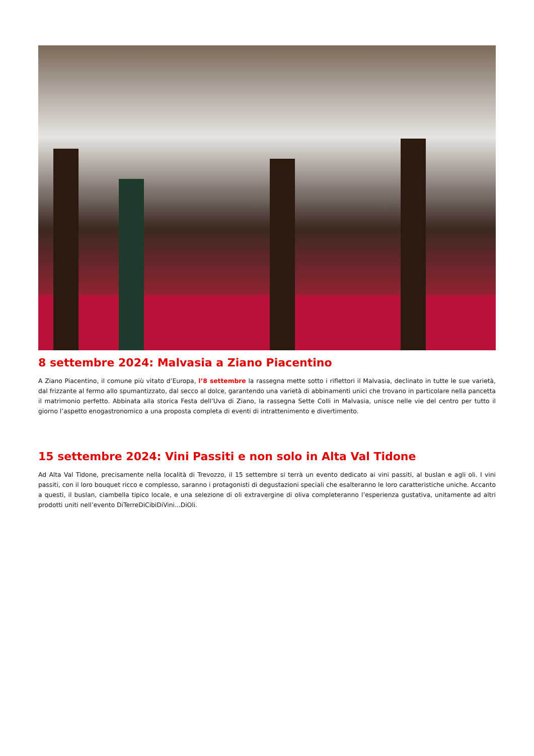8 settembre 2024: Malvasia a Ziano Piacentino
A Ziano Piacentino, il comune più vitato d’Europa, l’8 settembre la rassegna mette sotto i riflettori il Malvasia, declinato in tutte le sue varietà, dal frizzante al fermo allo spumantizzato, dal secco al dolce, garantendo una varietà di abbinamenti unici che trovano in particolare nella pancetta il matrimonio perfetto. Abbinata alla storica Festa dell’Uva di Ziano, la rassegna Sette Colli in Malvasia, unisce nelle vie del centro per tutto il giorno l’aspetto enogastronomico a una proposta completa di eventi di intrattenimento e divertimento.
15 settembre 2024: Vini Passiti e non solo in Alta Val Tidone
Ad Alta Val Tidone, precisamente nella località di Trevozzo, il 15 settembre si terrà un evento dedicato ai vini passiti, al buslan e agli oli. I vini passiti, con il loro bouquet ricco e complesso, saranno i protagonisti di degustazioni speciali che esalteranno le loro caratteristiche uniche. Accanto a questi, il buslan, ciambella tipico locale, e una selezione di oli extravergine di oliva completeranno l’esperienza gustativa, unitamente ad altri prodotti uniti nell’evento DiTerreDiCibiDiVini...DiOli.